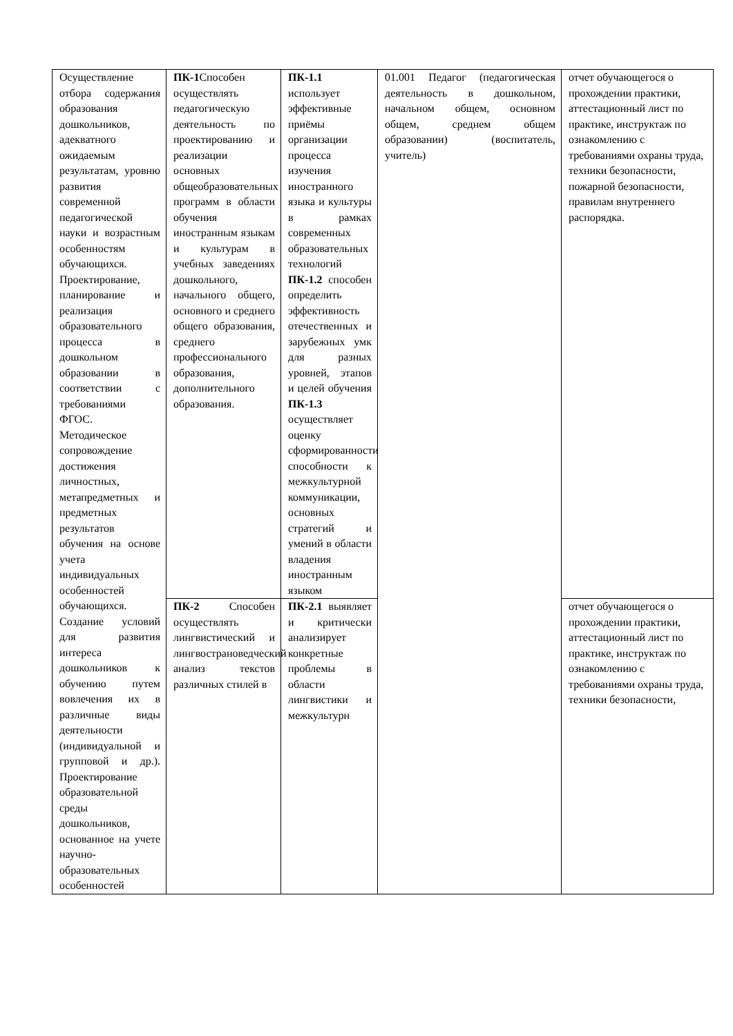| Осуществление отбора содержания образования дошкольников, адекватного ожидаемым результатам, уровню развития современной педагогической науки и возрастным особенностям обучающихся. Проектирование, планирование и реализация образовательного процесса в дошкольном образовании в соответствии с требованиями ФГОС. Методическое сопровождение достижения личностных, метапредметных и предметных результатов обучения на основе учета индивидуальных особенностей обучающихся. Создание условий для развития интереса дошкольников к обучению путем вовлечения их в различные виды деятельности (индивидуальной и групповой и др.). Проектирование образовательной среды дошкольников, основанное на учете научно-образовательных особенностей | ПК-1 Способен осуществлять педагогическую деятельность по проектированию и реализации основных общеобразовательных программ в области обучения иностранным языкам и культурам в учебных заведениях дошкольного, начального общего, основного и среднего общего образования, среднего профессионального образования, дополнительного образования. | ПК-1.1 использует эффективные приёмы организации процесса изучения иностранного языка и культуры в рамках современных образовательных технологий ПК-1.2 способен определить эффективность отечественных и зарубежных умк для разных уровней, этапов и целей обучения ПК-1.3 осуществляет оценку сформированности способности к межкультурной коммуникации, основных стратегий и умений в области владения иностранным языком | 01.001 Педагог (педагогическая деятельность в дошкольном, начальном общем, основном общем, среднем общем образовании) (воспитатель, учитель) | отчет обучающегося о прохождении практики, аттестационный лист по практике, инструктаж по ознакомлению с требованиями охраны труда, техники безопасности, пожарной безопасности, правилам внутреннего распорядка. |
| | ПК-2 Способен осуществлять лингвистический и лингвострановедческий анализ текстов различных стилей в | ПК-2.1 выявляет и критически анализирует конкретные проблемы в области лингвистики и межкультурн | | отчет обучающегося о прохождении практики, аттестационный лист по практике, инструктаж по ознакомлению с требованиями охраны труда, техники безопасности, |